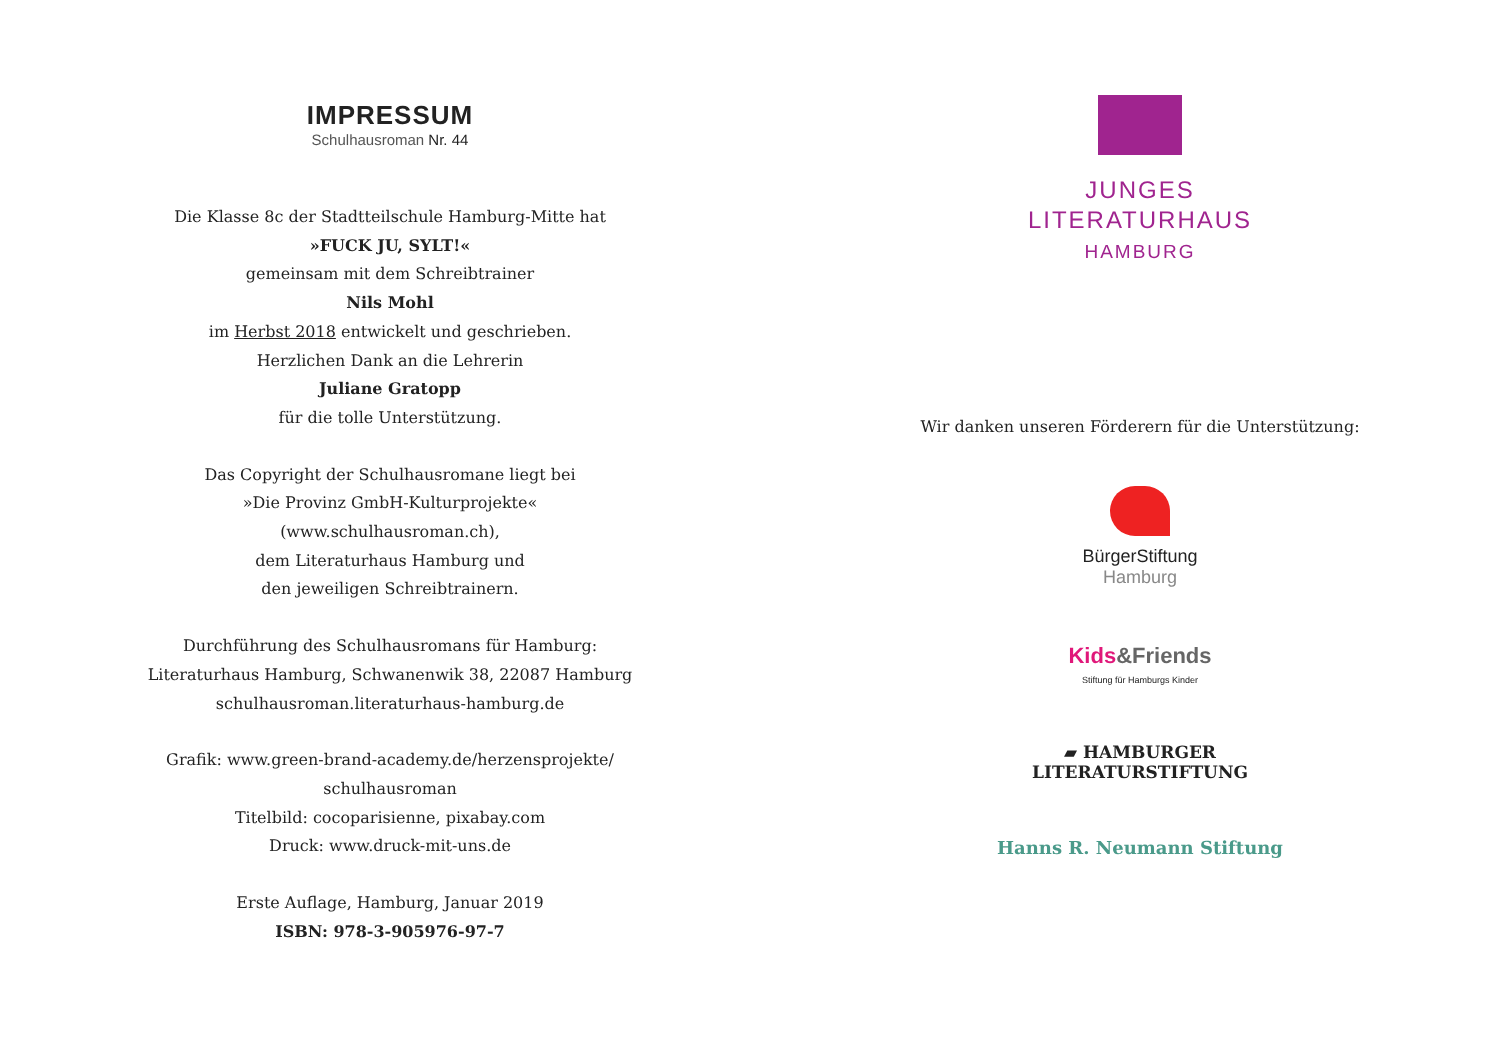IMPRESSUM
Schulhausroman Nr. 44
Die Klasse 8c der Stadtteilschule Hamburg-Mitte hat
»FUCK JU, SYLT!«
gemeinsam mit dem Schreibtrainer
Nils Mohl
im Herbst 2018 entwickelt und geschrieben.
Herzlichen Dank an die Lehrerin
Juliane Gratopp
für die tolle Unterstützung.
Das Copyright der Schulhausromane liegt bei
»Die Provinz GmbH-Kulturprojekte«
(www.schulhausroman.ch),
dem Literaturhaus Hamburg und
den jeweiligen Schreibtrainern.
Durchführung des Schulhausromans für Hamburg:
Literaturhaus Hamburg, Schwanenwik 38, 22087 Hamburg
schulhausroman.literaturhaus-hamburg.de
Grafik: www.green-brand-academy.de/herzensprojekte/
schulhausroman
Titelbild: cocoparisienne, pixabay.com
Druck: www.druck-mit-uns.de
Erste Auflage, Hamburg, Januar 2019
ISBN: 978-3-905976-97-7
JUNGES
LITERATURHAUS
HAMBURG
Wir danken unseren Förderern für die Unterstützung:
BürgerStiftung
Hamburg
Kids&Friends
Stiftung für Hamburgs Kinder
▰ HAMBURGER
LITERATURSTIFTUNG
Hanns R. Neumann Stiftung